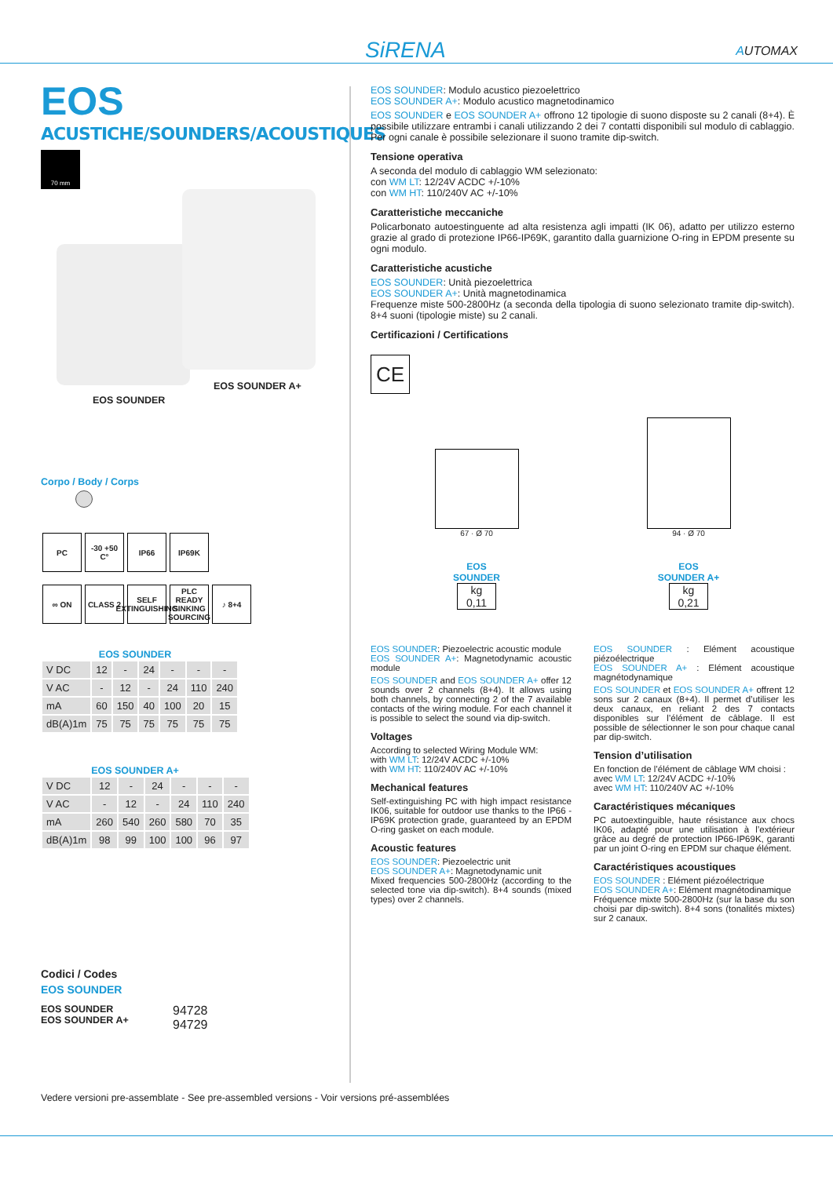SiRENA AUTOMAX
EOS
ACUSTICHE/SOUNDERS/ACOUSTIQUES
70 mm
EOS SOUNDER A+
EOS SOUNDER
Corpo / Body / Corps
PC -30 +50 C° IP66 IP69K
∞ ON CLASS 2 SELF EXTINGUISHING PLC READY SINKING SOURCING ♪ 8+4
EOS SOUNDER
| V DC | 12 | - | 24 | - | - | - |
| V AC | - | 12 | - | 24 | 110 | 240 |
| mA | 60 | 150 | 40 | 100 | 20 | 15 |
| dB(A)1m | 75 | 75 | 75 | 75 | 75 | 75 |
EOS SOUNDER A+
| V DC | 12 | - | 24 | - | - | - |
| V AC | - | 12 | - | 24 | 110 | 240 |
| mA | 260 | 540 | 260 | 580 | 70 | 35 |
| dB(A)1m | 98 | 99 | 100 | 100 | 96 | 97 |
Codici / Codes
EOS SOUNDER
EOS SOUNDER
EOS SOUNDER A+
94728
94729
EOS SOUNDER: Modulo acustico piezoelettrico
EOS SOUNDER A+: Modulo acustico magnetodinamico
EOS SOUNDER e EOS SOUNDER A+ offrono 12 tipologie di suono disposte su 2 canali (8+4). È possibile utilizzare entrambi i canali utilizzando 2 dei 7 contatti disponibili sul modulo di cablaggio. Per ogni canale è possibile selezionare il suono tramite dip-switch.
Tensione operativa
A seconda del modulo di cablaggio WM selezionato:
con WM LT: 12/24V ACDC +/-10%
con WM HT: 110/240V AC +/-10%
Caratteristiche meccaniche
Policarbonato autoestinguente ad alta resistenza agli impatti (IK 06), adatto per utilizzo esterno grazie al grado di protezione IP66-IP69K, garantito dalla guarnizione O-ring in EPDM presente su ogni modulo.
Caratteristiche acustiche
EOS SOUNDER: Unità piezoelettrica
EOS SOUNDER A+: Unità magnetodinamica
Frequenze miste 500-2800Hz (a seconda della tipologia di suono selezionato tramite dip-switch). 8+4 suoni (tipologie miste) su 2 canali.
Certificazioni / Certifications
CE
67 · Ø 70
EOS
SOUNDER
kg
0,11
94 · Ø 70
EOS
SOUNDER A+
kg
0,21
EOS SOUNDER: Piezoelectric acoustic module
EOS SOUNDER A+: Magnetodynamic acoustic module
EOS SOUNDER and EOS SOUNDER A+ offer 12 sounds over 2 channels (8+4). It allows using both channels, by connecting 2 of the 7 available contacts of the wiring module. For each channel it is possible to select the sound via dip-switch.
Voltages
According to selected Wiring Module WM:
with WM LT: 12/24V ACDC +/-10%
with WM HT: 110/240V AC +/-10%
Mechanical features
Self-extinguishing PC with high impact resistance IK06, suitable for outdoor use thanks to the IP66 -IP69K protection grade, guaranteed by an EPDM O-ring gasket on each module.
Acoustic features
EOS SOUNDER: Piezoelectric unit
EOS SOUNDER A+: Magnetodynamic unit
Mixed frequencies 500-2800Hz (according to the selected tone via dip-switch). 8+4 sounds (mixed types) over 2 channels.
EOS SOUNDER : Elément acoustique piézoélectrique
EOS SOUNDER A+ : Elément acoustique magnétodynamique
EOS SOUNDER et EOS SOUNDER A+ offrent 12 sons sur 2 canaux (8+4). Il permet d’utiliser les deux canaux, en reliant 2 des 7 contacts disponibles sur l’élément de câblage. Il est possible de sélectionner le son pour chaque canal par dip-switch.
Tension d’utilisation
En fonction de l’élément de câblage WM choisi :
avec WM LT: 12/24V ACDC +/-10%
avec WM HT: 110/240V AC +/-10%
Caractéristiques mécaniques
PC autoextinguible, haute résistance aux chocs IK06, adapté pour une utilisation à l’extérieur grâce au degré de protection IP66-IP69K, garanti par un joint O-ring en EPDM sur chaque élément.
Caractéristiques acoustiques
EOS SOUNDER : Elément piézoélectrique
EOS SOUNDER A+: Elément magnétodinamique
Fréquence mixte 500-2800Hz (sur la base du son choisi par dip-switch). 8+4 sons (tonalités mixtes) sur 2 canaux.
Vedere versioni pre-assemblate - See pre-assembled versions - Voir versions pré-assemblées